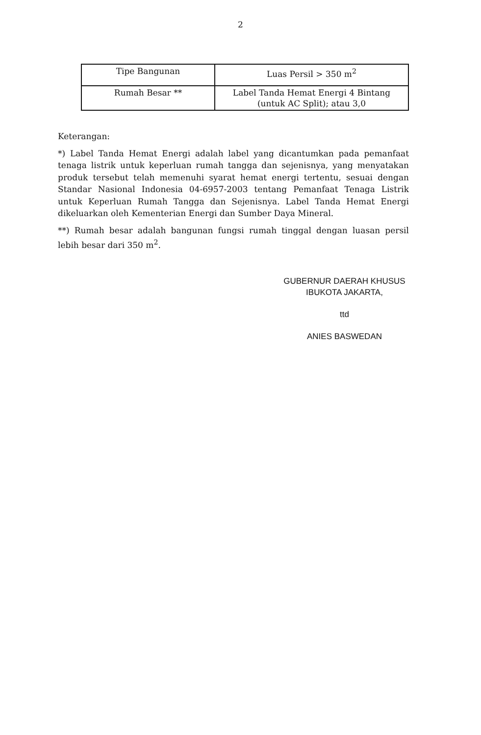2
| Tipe Bangunan | Luas Persil > 350 m<sup>2</sup> |
| Rumah Besar ** | Label Tanda Hemat Energi 4 Bintang (untuk AC Split); atau 3,0 |
Keterangan:
*) Label Tanda Hemat Energi adalah label yang dicantumkan pada pemanfaat tenaga listrik untuk keperluan rumah tangga dan sejenisnya, yang menyatakan produk tersebut telah memenuhi syarat hemat energi tertentu, sesuai dengan Standar Nasional Indonesia 04-6957-2003 tentang Pemanfaat Tenaga Listrik untuk Keperluan Rumah Tangga dan Sejenisnya. Label Tanda Hemat Energi dikeluarkan oleh Kementerian Energi dan Sumber Daya Mineral.
**) Rumah besar adalah bangunan fungsi rumah tinggal dengan luasan persil lebih besar dari 350 m<sup>2</sup>.
GUBERNUR DAERAH KHUSUS
IBUKOTA JAKARTA,
ttd
ANIES BASWEDAN